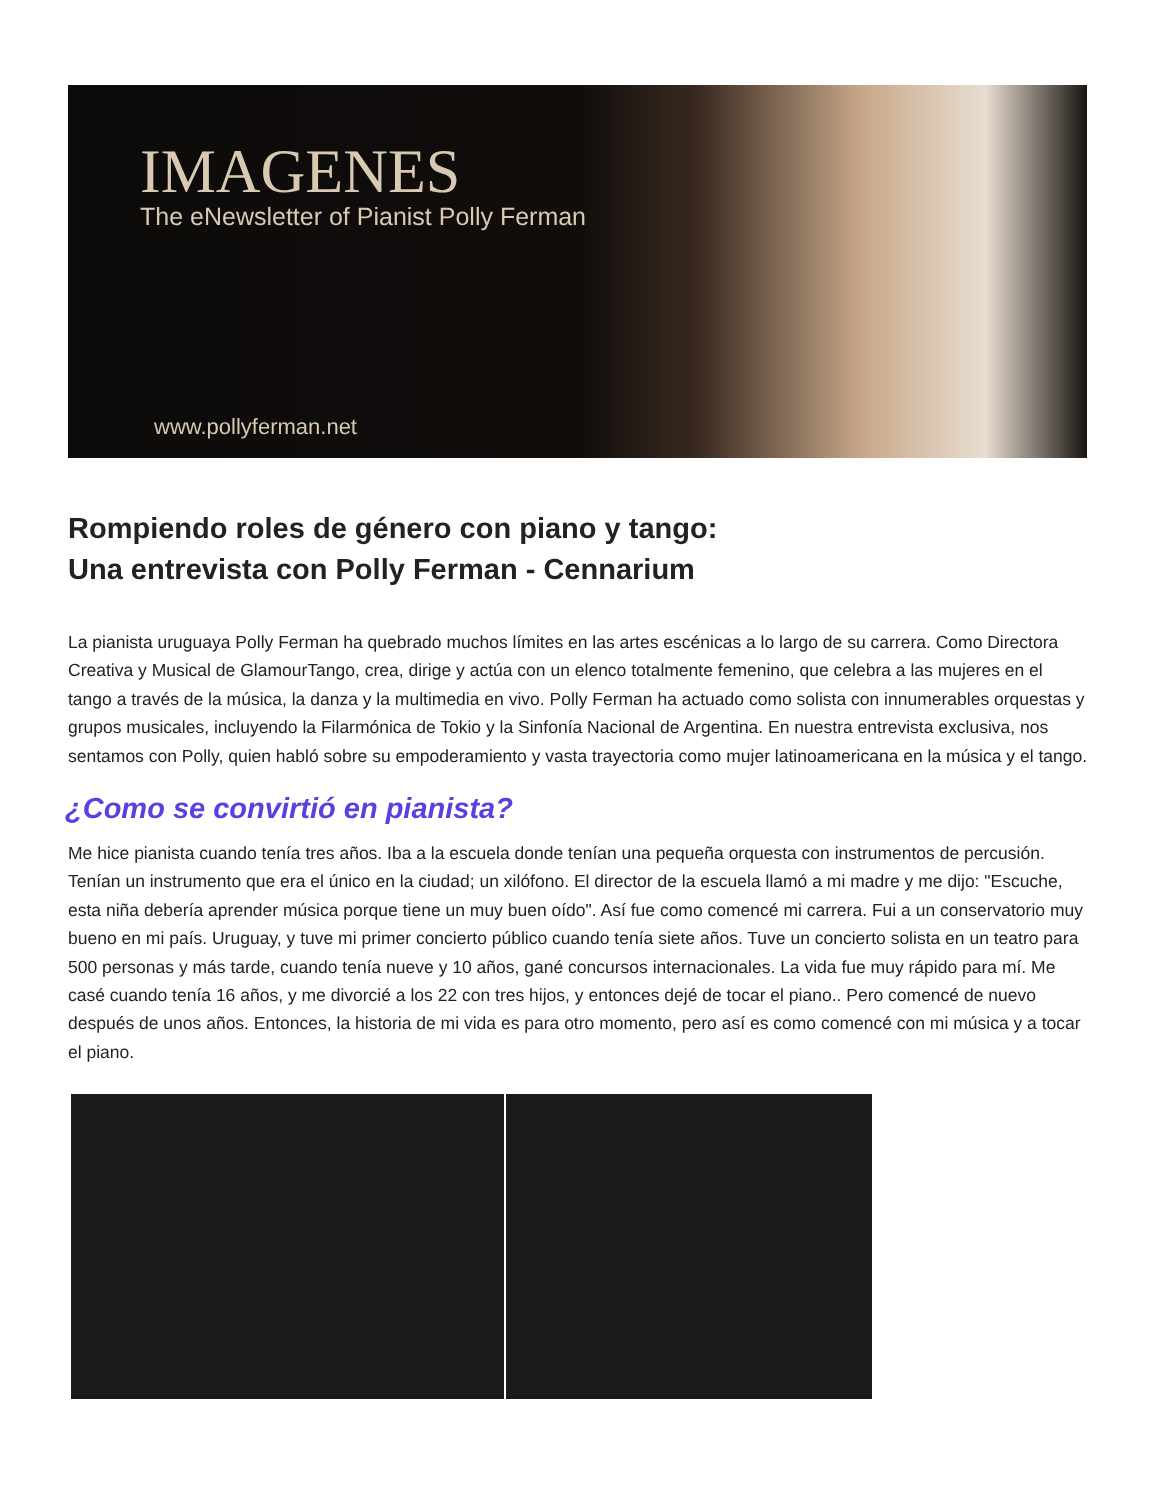IMAGENES
The eNewsletter of Pianist Polly Ferman
www.pollyferman.net
Rompiendo roles de género con piano y tango:
Una entrevista con Polly Ferman - Cennarium
La pianista uruguaya Polly Ferman ha quebrado muchos límites en las artes escénicas a lo largo de su carrera. Como Directora Creativa y Musical de GlamourTango, crea, dirige y actúa con un elenco totalmente femenino, que celebra a las mujeres en el tango a través de la música, la danza y la multimedia en vivo. Polly Ferman ha actuado como solista con innumerables orquestas y grupos musicales, incluyendo la Filarmónica de Tokio y la Sinfonía Nacional de Argentina. En nuestra entrevista exclusiva, nos sentamos con Polly, quien habló sobre su empoderamiento y vasta trayectoria como mujer latinoamericana en la música y el tango.
¿Como se convirtió en pianista?
Me hice pianista cuando tenía tres años. Iba a la escuela donde tenían una pequeña orquesta con instrumentos de percusión. Tenían un instrumento que era el único en la ciudad; un xilófono. El director de la escuela llamó a mi madre y me dijo: "Escuche, esta niña debería aprender música porque tiene un muy buen oído". Así fue como comencé mi carrera. Fui a un conservatorio muy bueno en mi país. Uruguay, y tuve mi primer concierto público cuando tenía siete años. Tuve un concierto solista en un teatro para 500 personas y más tarde, cuando tenía nueve y 10 años, gané concursos internacionales. La vida fue muy rápido para mí. Me casé cuando tenía 16 años, y me divorcié a los 22 con tres hijos, y entonces dejé de tocar el piano.. Pero comencé de nuevo después de unos años. Entonces, la historia de mi vida es para otro momento, pero así es como comencé con mi música y a tocar el piano.